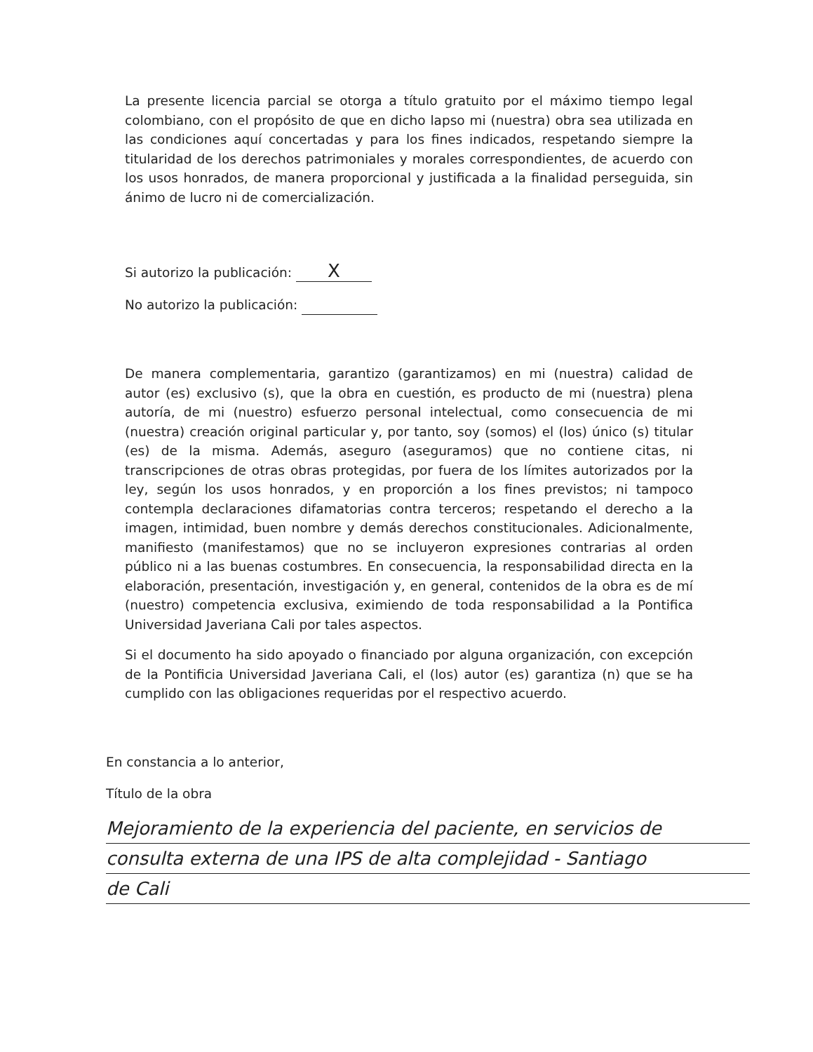La presente licencia parcial se otorga a título gratuito por el máximo tiempo legal colombiano, con el propósito de que en dicho lapso mi (nuestra) obra sea utilizada en las condiciones aquí concertadas y para los fines indicados, respetando siempre la titularidad de los derechos patrimoniales y morales correspondientes, de acuerdo con los usos honrados, de manera proporcional y justificada a la finalidad perseguida, sin ánimo de lucro ni de comercialización.
Si autorizo la publicación: X
No autorizo la publicación:
De manera complementaria, garantizo (garantizamos) en mi (nuestra) calidad de autor (es) exclusivo (s), que la obra en cuestión, es producto de mi (nuestra) plena autoría, de mi (nuestro) esfuerzo personal intelectual, como consecuencia de mi (nuestra) creación original particular y, por tanto, soy (somos) el (los) único (s) titular (es) de la misma. Además, aseguro (aseguramos) que no contiene citas, ni transcripciones de otras obras protegidas, por fuera de los límites autorizados por la ley, según los usos honrados, y en proporción a los fines previstos; ni tampoco contempla declaraciones difamatorias contra terceros; respetando el derecho a la imagen, intimidad, buen nombre y demás derechos constitucionales. Adicionalmente, manifiesto (manifestamos) que no se incluyeron expresiones contrarias al orden público ni a las buenas costumbres. En consecuencia, la responsabilidad directa en la elaboración, presentación, investigación y, en general, contenidos de la obra es de mí (nuestro) competencia exclusiva, eximiendo de toda responsabilidad a la Pontifica Universidad Javeriana Cali por tales aspectos.
Si el documento ha sido apoyado o financiado por alguna organización, con excepción de la Pontificia Universidad Javeriana Cali, el (los) autor (es) garantiza (n) que se ha cumplido con las obligaciones requeridas por el respectivo acuerdo.
En constancia a lo anterior,
Título de la obra
Mejoramiento de la experiencia del paciente, en servicios de
consulta externa de una IPS de alta complejidad - Santiago
de Cali